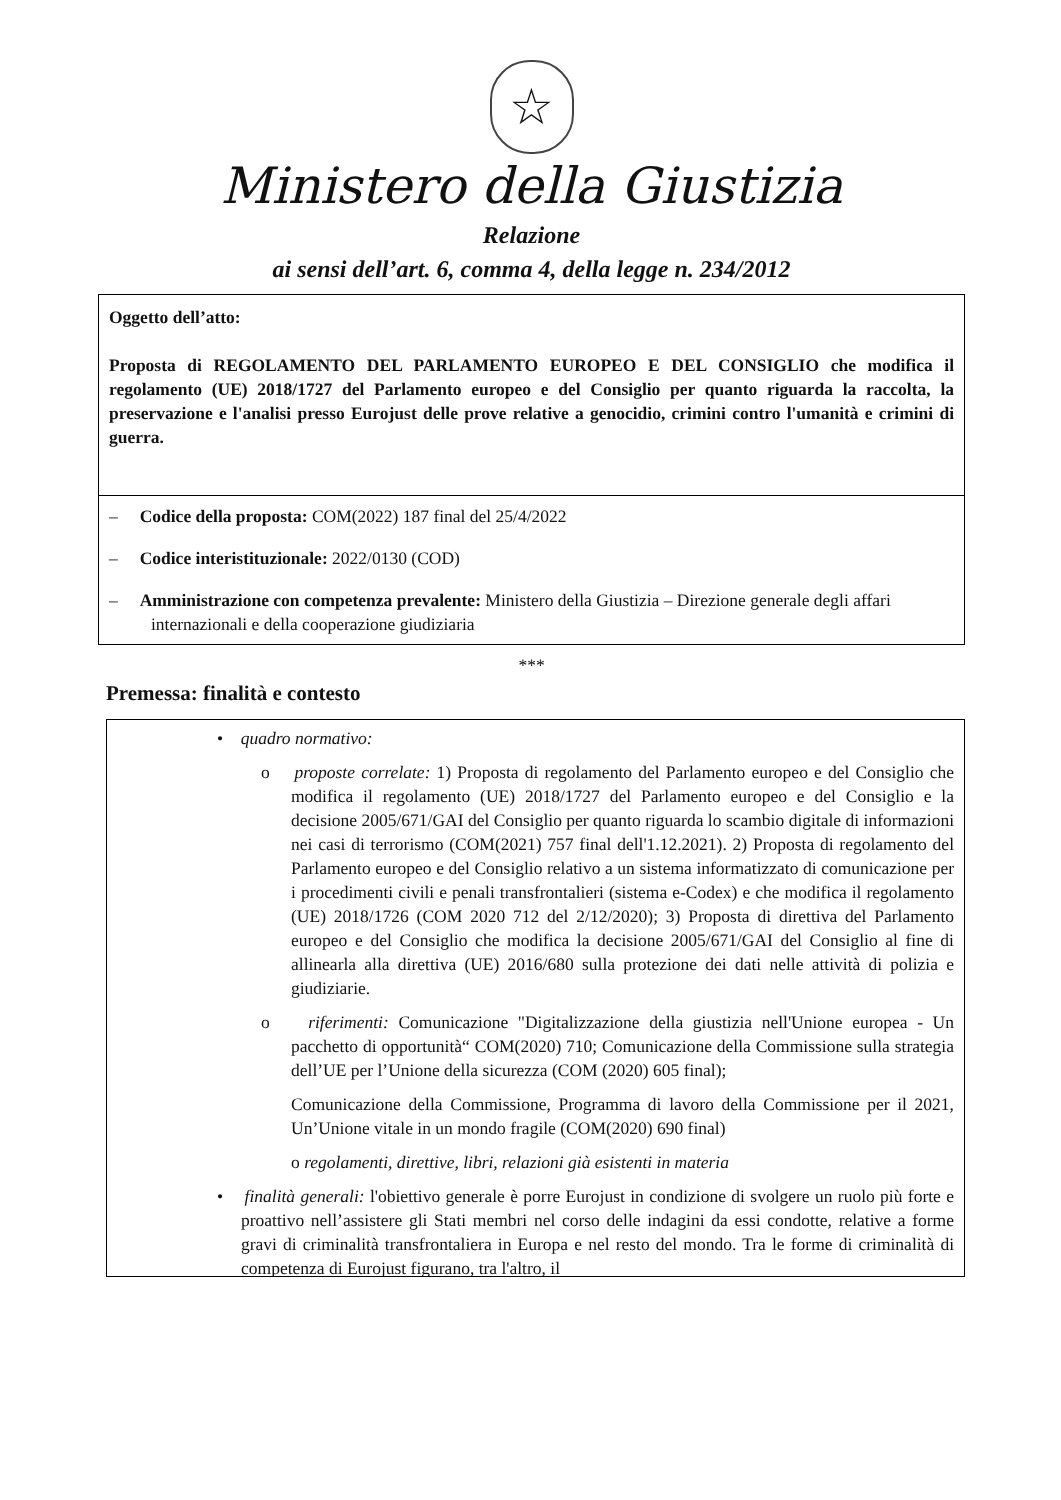☆
Ministero della Giustizia
Relazione
ai sensi dell’art. 6, comma 4, della legge n. 234/2012
Oggetto dell’atto:
Proposta di REGOLAMENTO DEL PARLAMENTO EUROPEO E DEL CONSIGLIO che modifica il regolamento (UE) 2018/1727 del Parlamento europeo e del Consiglio per quanto riguarda la raccolta, la preservazione e l'analisi presso Eurojust delle prove relative a genocidio, crimini contro l'umanità e crimini di guerra.
– Codice della proposta: COM(2022) 187 final del 25/4/2022
– Codice interistituzionale: 2022/0130 (COD)
– Amministrazione con competenza prevalente: Ministero della Giustizia – Direzione generale degli affari internazionali e della cooperazione giudiziaria
***
Premessa: finalità e contesto
• quadro normativo:
o proposte correlate: 1) Proposta di regolamento del Parlamento europeo e del Consiglio che modifica il regolamento (UE) 2018/1727 del Parlamento europeo e del Consiglio e la decisione 2005/671/GAI del Consiglio per quanto riguarda lo scambio digitale di informazioni nei casi di terrorismo (COM(2021) 757 final dell'1.12.2021). 2) Proposta di regolamento del Parlamento europeo e del Consiglio relativo a un sistema informatizzato di comunicazione per i procedimenti civili e penali transfrontalieri (sistema e-Codex) e che modifica il regolamento (UE) 2018/1726 (COM 2020 712 del 2/12/2020); 3) Proposta di direttiva del Parlamento europeo e del Consiglio che modifica la decisione 2005/671/GAI del Consiglio al fine di allinearla alla direttiva (UE) 2016/680 sulla protezione dei dati nelle attività di polizia e giudiziarie.
o riferimenti: Comunicazione "Digitalizzazione della giustizia nell'Unione europea - Un pacchetto di opportunità“ COM(2020) 710; Comunicazione della Commissione sulla strategia dell’UE per l’Unione della sicurezza (COM (2020) 605 final);
Comunicazione della Commissione, Programma di lavoro della Commissione per il 2021, Un’Unione vitale in un mondo fragile (COM(2020) 690 final)
o regolamenti, direttive, libri, relazioni già esistenti in materia
• finalità generali: l'obiettivo generale è porre Eurojust in condizione di svolgere un ruolo più forte e proattivo nell’assistere gli Stati membri nel corso delle indagini da essi condotte, relative a forme gravi di criminalità transfrontaliera in Europa e nel resto del mondo. Tra le forme di criminalità di competenza di Eurojust figurano, tra l'altro, il